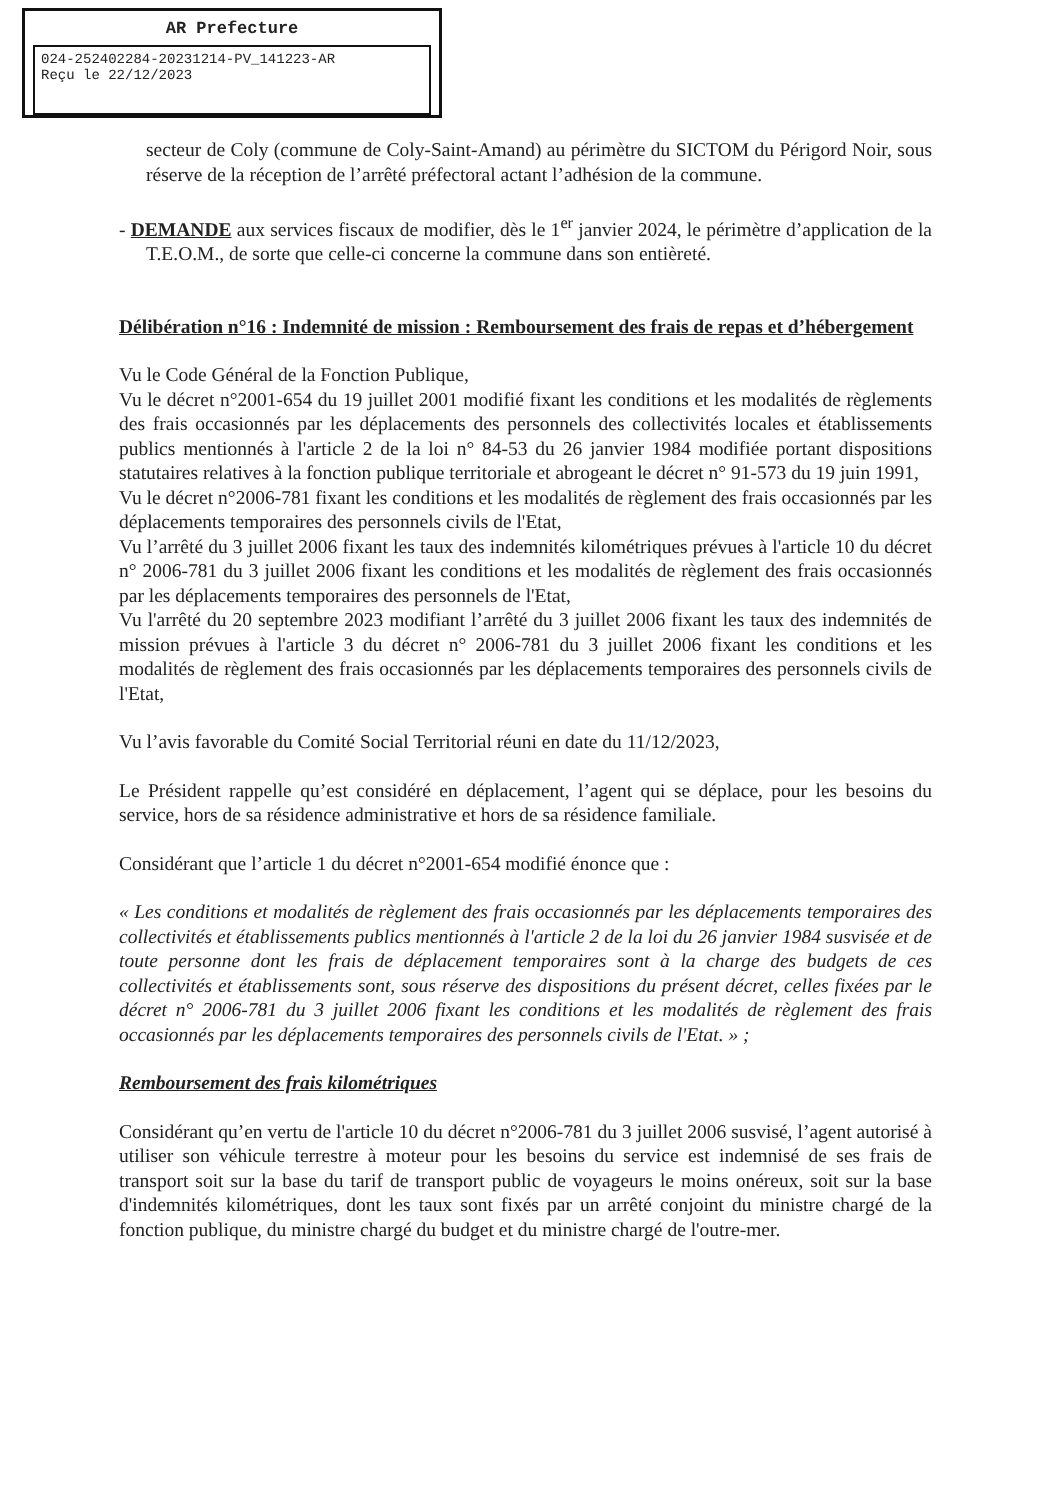AR Prefecture
024-252402284-20231214-PV_141223-AR
Reçu le 22/12/2023
secteur de Coly (commune de Coly-Saint-Amand) au périmètre du SICTOM du Périgord Noir, sous réserve de la réception de l’arrêté préfectoral actant l’adhésion de la commune.
- DEMANDE aux services fiscaux de modifier, dès le 1<sup>er</sup> janvier 2024, le périmètre d’application de la T.E.O.M., de sorte que celle-ci concerne la commune dans son entièreté.
Délibération n°16 : Indemnité de mission : Remboursement des frais de repas et d’hébergement
Vu le Code Général de la Fonction Publique,
Vu le décret n°2001-654 du 19 juillet 2001 modifié fixant les conditions et les modalités de règlements des frais occasionnés par les déplacements des personnels des collectivités locales et établissements publics mentionnés à l'article 2 de la loi n° 84-53 du 26 janvier 1984 modifiée portant dispositions statutaires relatives à la fonction publique territoriale et abrogeant le décret n° 91-573 du 19 juin 1991,
Vu le décret n°2006-781 fixant les conditions et les modalités de règlement des frais occasionnés par les déplacements temporaires des personnels civils de l'Etat,
Vu l’arrêté du 3 juillet 2006 fixant les taux des indemnités kilométriques prévues à l'article 10 du décret n° 2006-781 du 3 juillet 2006 fixant les conditions et les modalités de règlement des frais occasionnés par les déplacements temporaires des personnels de l'Etat,
Vu l'arrêté du 20 septembre 2023 modifiant l’arrêté du 3 juillet 2006 fixant les taux des indemnités de mission prévues à l'article 3 du décret n° 2006-781 du 3 juillet 2006 fixant les conditions et les modalités de règlement des frais occasionnés par les déplacements temporaires des personnels civils de l'Etat,
Vu l’avis favorable du Comité Social Territorial réuni en date du 11/12/2023,
Le Président rappelle qu’est considéré en déplacement, l’agent qui se déplace, pour les besoins du service, hors de sa résidence administrative et hors de sa résidence familiale.
Considérant que l’article 1 du décret n°2001-654 modifié énonce que :
« Les conditions et modalités de règlement des frais occasionnés par les déplacements temporaires des collectivités et établissements publics mentionnés à l'article 2 de la loi du 26 janvier 1984 susvisée et de toute personne dont les frais de déplacement temporaires sont à la charge des budgets de ces collectivités et établissements sont, sous réserve des dispositions du présent décret, celles fixées par le décret n° 2006-781 du 3 juillet 2006 fixant les conditions et les modalités de règlement des frais occasionnés par les déplacements temporaires des personnels civils de l'Etat. » ;
Remboursement des frais kilométriques
Considérant qu’en vertu de l'article 10 du décret n°2006-781 du 3 juillet 2006 susvisé, l’agent autorisé à utiliser son véhicule terrestre à moteur pour les besoins du service est indemnisé de ses frais de transport soit sur la base du tarif de transport public de voyageurs le moins onéreux, soit sur la base d'indemnités kilométriques, dont les taux sont fixés par un arrêté conjoint du ministre chargé de la fonction publique, du ministre chargé du budget et du ministre chargé de l'outre-mer.